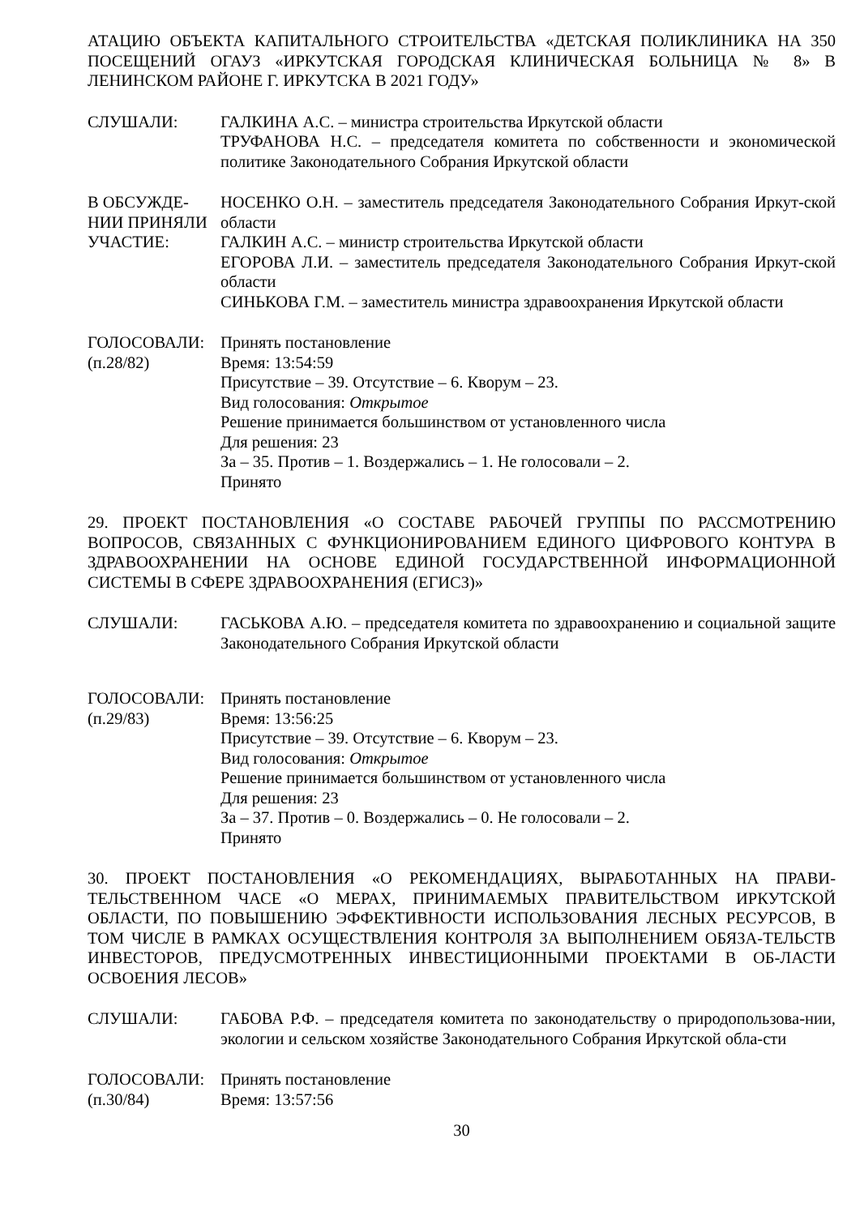АТАЦИЮ ОБЪЕКТА КАПИТАЛЬНОГО СТРОИТЕЛЬСТВА «ДЕТСКАЯ ПОЛИКЛИНИКА НА 350 ПОСЕЩЕНИЙ ОГАУЗ «ИРКУТСКАЯ ГОРОДСКАЯ КЛИНИЧЕСКАЯ БОЛЬНИЦА № 8» В ЛЕНИНСКОМ РАЙОНЕ Г. ИРКУТСКА В 2021 ГОДУ»
СЛУШАЛИ: ГАЛКИНА А.С. – министра строительства Иркутской области
ТРУФАНОВА Н.С. – председателя комитета по собственности и экономической политике Законодательного Собрания Иркутской области
В ОБСУЖДЕ-
НИИ ПРИНЯЛИ
УЧАСТИЕ:
НОСЕНКО О.Н. – заместитель председателя Законодательного Собрания Иркут-ской области
ГАЛКИН А.С. – министр строительства Иркутской области
ЕГОРОВА Л.И. – заместитель председателя Законодательного Собрания Иркут-ской области
СИНЬКОВА Г.М. – заместитель министра здравоохранения Иркутской области
ГОЛОСОВАЛИ:
(п.28/82)
Принять постановление
Время: 13:54:59
Присутствие – 39. Отсутствие – 6. Кворум – 23.
Вид голосования: Открытое
Решение принимается большинством от установленного числа
Для решения: 23
За – 35. Против – 1. Воздержались – 1. Не голосовали – 2.
Принято
29. ПРОЕКТ ПОСТАНОВЛЕНИЯ «О СОСТАВЕ РАБОЧЕЙ ГРУППЫ ПО РАССМОТРЕНИЮ ВОПРОСОВ, СВЯЗАННЫХ С ФУНКЦИОНИРОВАНИЕМ ЕДИНОГО ЦИФРОВОГО КОНТУРА В ЗДРАВООХРАНЕНИИ НА ОСНОВЕ ЕДИНОЙ ГОСУДАРСТВЕННОЙ ИНФОРМАЦИОННОЙ СИСТЕМЫ В СФЕРЕ ЗДРАВООХРАНЕНИЯ (ЕГИСЗ)»
СЛУШАЛИ: ГАСЬКОВА А.Ю. – председателя комитета по здравоохранению и социальной защите Законодательного Собрания Иркутской области
ГОЛОСОВАЛИ:
(п.29/83)
Принять постановление
Время: 13:56:25
Присутствие – 39. Отсутствие – 6. Кворум – 23.
Вид голосования: Открытое
Решение принимается большинством от установленного числа
Для решения: 23
За – 37. Против – 0. Воздержались – 0. Не голосовали – 2.
Принято
30. ПРОЕКТ ПОСТАНОВЛЕНИЯ «О РЕКОМЕНДАЦИЯХ, ВЫРАБОТАННЫХ НА ПРАВИ-ТЕЛЬСТВЕННОМ ЧАСЕ «О МЕРАХ, ПРИНИМАЕМЫХ ПРАВИТЕЛЬСТВОМ ИРКУТСКОЙ ОБЛАСТИ, ПО ПОВЫШЕНИЮ ЭФФЕКТИВНОСТИ ИСПОЛЬЗОВАНИЯ ЛЕСНЫХ РЕСУРСОВ, В ТОМ ЧИСЛЕ В РАМКАХ ОСУЩЕСТВЛЕНИЯ КОНТРОЛЯ ЗА ВЫПОЛНЕНИЕМ ОБЯЗА-ТЕЛЬСТВ ИНВЕСТОРОВ, ПРЕДУСМОТРЕННЫХ ИНВЕСТИЦИОННЫМИ ПРОЕКТАМИ В ОБ-ЛАСТИ ОСВОЕНИЯ ЛЕСОВ»
СЛУШАЛИ: ГАБОВА Р.Ф. – председателя комитета по законодательству о природопользова-нии, экологии и сельском хозяйстве Законодательного Собрания Иркутской обла-сти
ГОЛОСОВАЛИ:
(п.30/84)
Принять постановление
Время: 13:57:56
30